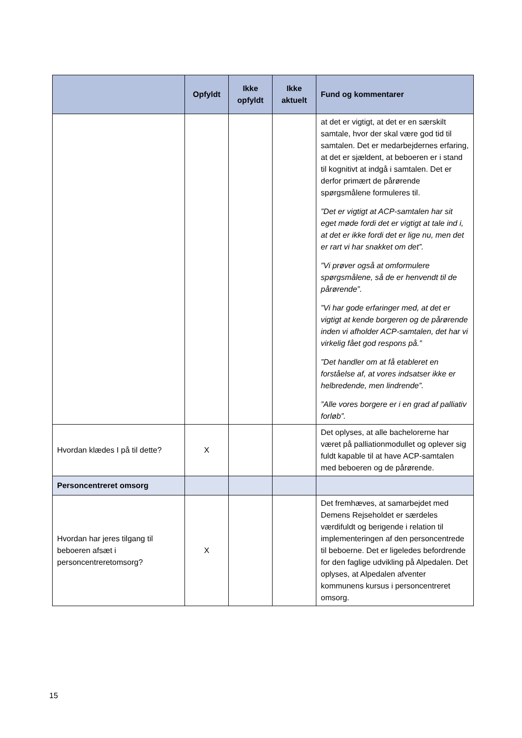| | Opfyldt | Ikke opfyldt | Ikke aktuelt | Fund og kommentarer |
| --- | --- | --- | --- | --- |
| | | | | at det er vigtigt, at det er en særskilt samtale, hvor der skal være god tid til samtalen. Det er medarbejdernes erfaring, at det er sjældent, at beboeren er i stand til kognitivt at indgå i samtalen. Det er derfor primært de pårørende spørgsmålene formuleres til. ”Det er vigtigt at ACP-samtalen har sit eget møde fordi det er vigtigt at tale ind i, at det er ikke fordi det er lige nu, men det er rart vi har snakket om det”. ”Vi prøver også at omformulere spørgsmålene, så de er henvendt til de pårørende”. ”Vi har gode erfaringer med, at det er vigtigt at kende borgeren og de pårørende inden vi afholder ACP-samtalen, det har vi virkelig fået god respons på.” ”Det handler om at få etableret en forståelse af, at vores indsatser ikke er helbredende, men lindrende”. ”Alle vores borgere er i en grad af palliativ forløb”. |
| Hvordan klædes I på til dette? | X | | | Det oplyses, at alle bachelorerne har været på palliationmodullet og oplever sig fuldt kapable til at have ACP-samtalen med beboeren og de pårørende. |
| Personcentreret omsorg | | | | |
| Hvordan har jeres tilgang til beboeren afsæt i personcentreretomsorg? | X | | | Det fremhæves, at samarbejdet med Demens Rejseholdet er særdeles værdifuldt og berigende i relation til implementeringen af den personcentrede til beboerne. Det er ligeledes befordrende for den faglige udvikling på Alpedalen. Det oplyses, at Alpedalen afventer kommunens kursus i personcentreret omsorg. |
15